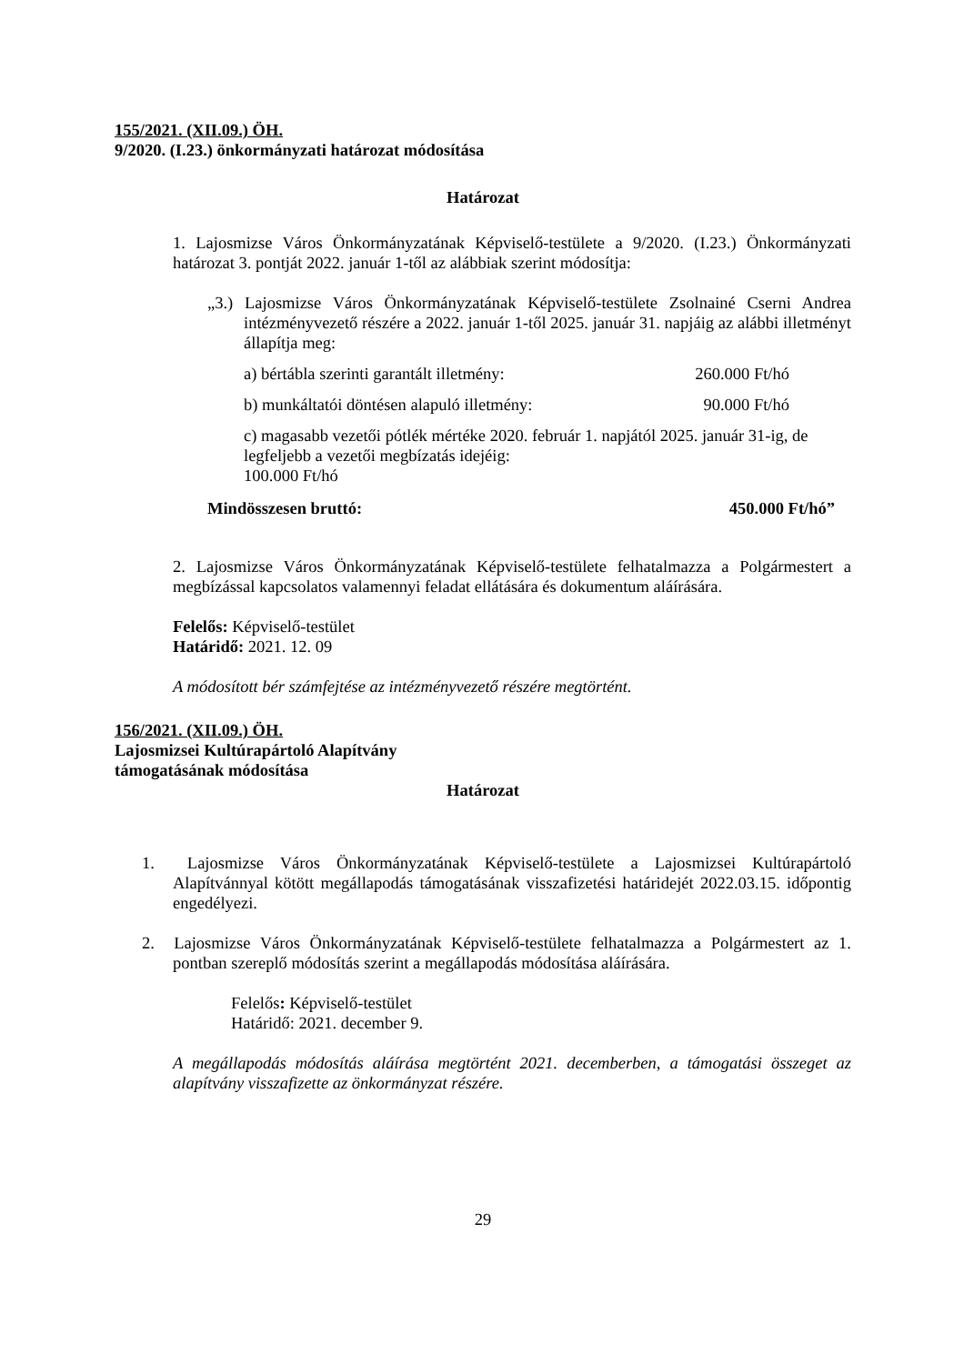155/2021. (XII.09.) ÖH.
9/2020. (I.23.) önkormányzati határozat módosítása
Határozat
1. Lajosmizse Város Önkormányzatának Képviselő-testülete a 9/2020. (I.23.) Önkormányzati határozat 3. pontját 2022. január 1-től az alábbiak szerint módosítja:
„3.) Lajosmizse Város Önkormányzatának Képviselő-testülete Zsolnainé Cserni Andrea intézményvezető részére a 2022. január 1-től 2025. január 31. napjáig az alábbi illetményt állapítja meg:
a) bértábla szerinti garantált illetmény: 260.000 Ft/hó
b) munkáltatói döntésen alapuló illetmény: 90.000 Ft/hó
c) magasabb vezetői pótlék mértéke 2020. február 1. napjától 2025. január 31-ig, de legfeljebb a vezetői megbízatás idejéig:
100.000 Ft/hó
Mindösszesen bruttó: 450.000 Ft/hó”
2. Lajosmizse Város Önkormányzatának Képviselő-testülete felhatalmazza a Polgármestert a megbízással kapcsolatos valamennyi feladat ellátására és dokumentum aláírására.
Felelős: Képviselő-testület
Határidő: 2021. 12. 09
A módosított bér számfejtése az intézményvezető részére megtörtént.
156/2021. (XII.09.) ÖH.
Lajosmizsei Kultúrapártoló Alapítvány
támogatásának módosítása
Határozat
1. Lajosmizse Város Önkormányzatának Képviselő-testülete a Lajosmizsei Kultúrapártoló Alapítvánnyal kötött megállapodás támogatásának visszafizetési határidejét 2022.03.15. időpontig engedélyezi.
2. Lajosmizse Város Önkormányzatának Képviselő-testülete felhatalmazza a Polgármestert az 1. pontban szereplő módosítás szerint a megállapodás módosítása aláírására.
Felelős: Képviselő-testület
Határidő: 2021. december 9.
A megállapodás módosítás aláírása megtörtént 2021. decemberben, a támogatási összeget az alapítvány visszafizette az önkormányzat részére.
29